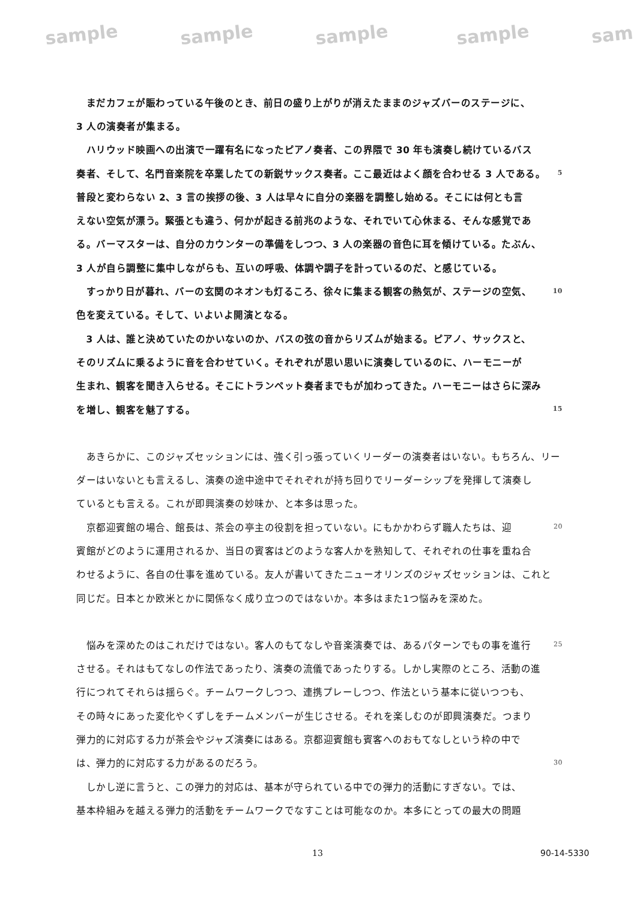sample sample sample sample sam
　まだカフェが賑わっている午後のとき、前日の盛り上がりが消えたままのジャズバーのステージに、
3 人の演奏者が集まる。
　ハリウッド映画への出演で一躍有名になったピアノ奏者、この界隈で 30 年も演奏し続けているバス
奏者、そして、名門音楽院を卒業したての新鋭サックス奏者。ここ最近はよく顔を合わせる 3 人である。 5
普段と変わらない 2、3 言の挨拶の後、3 人は早々に自分の楽器を調整し始める。そこには何とも言
えない空気が漂う。緊張とも違う、何かが起きる前兆のような、それでいて心休まる、そんな感覚であ
る。バーマスターは、自分のカウンターの準備をしつつ、3 人の楽器の音色に耳を傾けている。たぶん、
3 人が自ら調整に集中しながらも、互いの呼吸、体調や調子を計っているのだ、と感じている。
　すっかり日が暮れ、バーの玄関のネオンも灯るころ、徐々に集まる観客の熱気が、ステージの空気、 10
色を変えている。そして、いよいよ開演となる。
　3 人は、誰と決めていたのかいないのか、バスの弦の音からリズムが始まる。ピアノ、サックスと、
そのリズムに乗るように音を合わせていく。それぞれが思い思いに演奏しているのに、ハーモニーが
生まれ、観客を聞き入らせる。そこにトランペット奏者までもが加わってきた。ハーモニーはさらに深み
を増し、観客を魅了する。 15
　あきらかに、このジャズセッションには、強く引っ張っていくリーダーの演奏者はいない。もちろん、リー
ダーはいないとも言えるし、演奏の途中途中でそれぞれが持ち回りでリーダーシップを発揮して演奏し
ているとも言える。これが即興演奏の妙味か、と本多は思った。
　京都迎賓館の場合、館長は、茶会の亭主の役割を担っていない。にもかかわらず職人たちは、迎 20
賓館がどのように運用されるか、当日の賓客はどのような客人かを熟知して、それぞれの仕事を重ね合
わせるように、各自の仕事を進めている。友人が書いてきたニューオリンズのジャズセッションは、これと
同じだ。日本とか欧米とかに関係なく成り立つのではないか。本多はまた1つ悩みを深めた。
　悩みを深めたのはこれだけではない。客人のもてなしや音楽演奏では、あるパターンでもの事を進行 25
させる。それはもてなしの作法であったり、演奏の流儀であったりする。しかし実際のところ、活動の進
行につれてそれらは揺らぐ。チームワークしつつ、連携プレーしつつ、作法という基本に従いつつも、
その時々にあった変化やくずしをチームメンバーが生じさせる。それを楽しむのが即興演奏だ。つまり
弾力的に対応する力が茶会やジャズ演奏にはある。京都迎賓館も賓客へのおもてなしという枠の中で
は、弾力的に対応する力があるのだろう。 30
　しかし逆に言うと、この弾力的対応は、基本が守られている中での弾力的活動にすぎない。では、
基本枠組みを越える弾力的活動をチームワークでなすことは可能なのか。本多にとっての最大の問題
13 90-14-5330